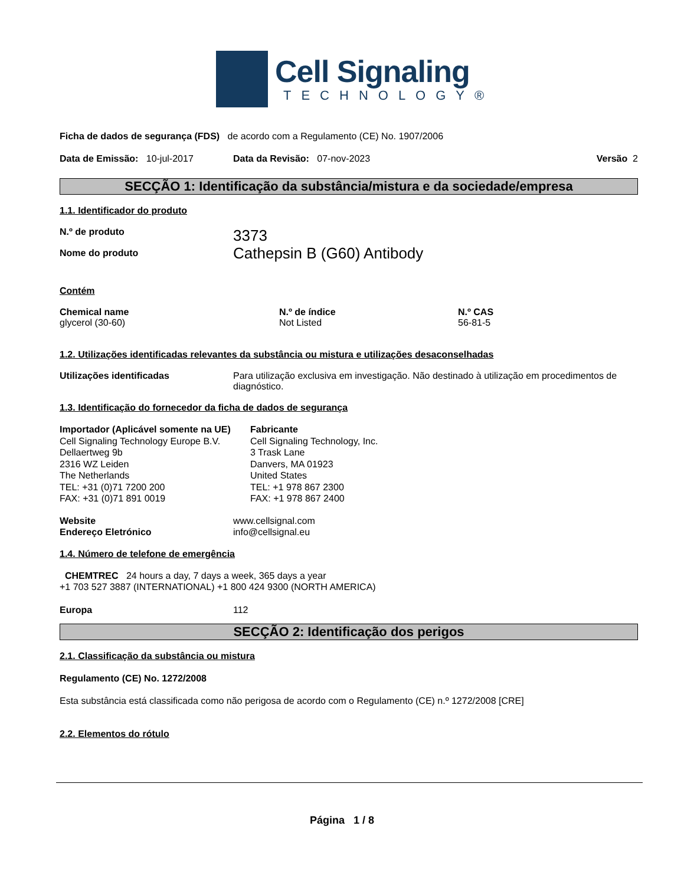Cell Signaling
TECHNOLOGY®
Ficha de dados de segurança (FDS) de acordo com a Regulamento (CE) No. 1907/2006
Data de Emissão: 10-jul-2017 Data da Revisão: 07-nov-2023 Versão 2
SECÇÃO 1: Identificação da substância/mistura e da sociedade/empresa
1.1. Identificador do produto
N.º de produto
Nome do produto 3373
Cathepsin B (G60) Antibody
Contém
Chemical name
glycerol (30-60) N.º de índice
Not Listed N.º CAS
56-81-5
1.2. Utilizações identificadas relevantes da substância ou mistura e utilizações desaconselhadas
Utilizações identificadas Para utilização exclusiva em investigação. Não destinado à utilização em procedimentos de diagnóstico.
1.3. Identificação do fornecedor da ficha de dados de segurança
Importador (Aplicável somente na UE)
Cell Signaling Technology Europe B.V.
Dellaertweg 9b
2316 WZ Leiden
The Netherlands
TEL: +31 (0)71 7200 200
FAX: +31 (0)71 891 0019 Fabricante
Cell Signaling Technology, Inc.
3 Trask Lane
Danvers, MA 01923
United States
TEL: +1 978 867 2300
FAX: +1 978 867 2400
Website
Endereço Eletrónico www.cellsignal.com
info@cellsignal.eu
1.4. Número de telefone de emergência
CHEMTREC 24 hours a day, 7 days a week, 365 days a year
+1 703 527 3887 (INTERNATIONAL) +1 800 424 9300 (NORTH AMERICA)
Europa 112
SECÇÃO 2: Identificação dos perigos
2.1. Classificação da substância ou mistura
Regulamento (CE) No. 1272/2008
Esta substância está classificada como não perigosa de acordo com o Regulamento (CE) n.º 1272/2008 [CRE]
2.2. Elementos do rótulo
Página 1 / 8